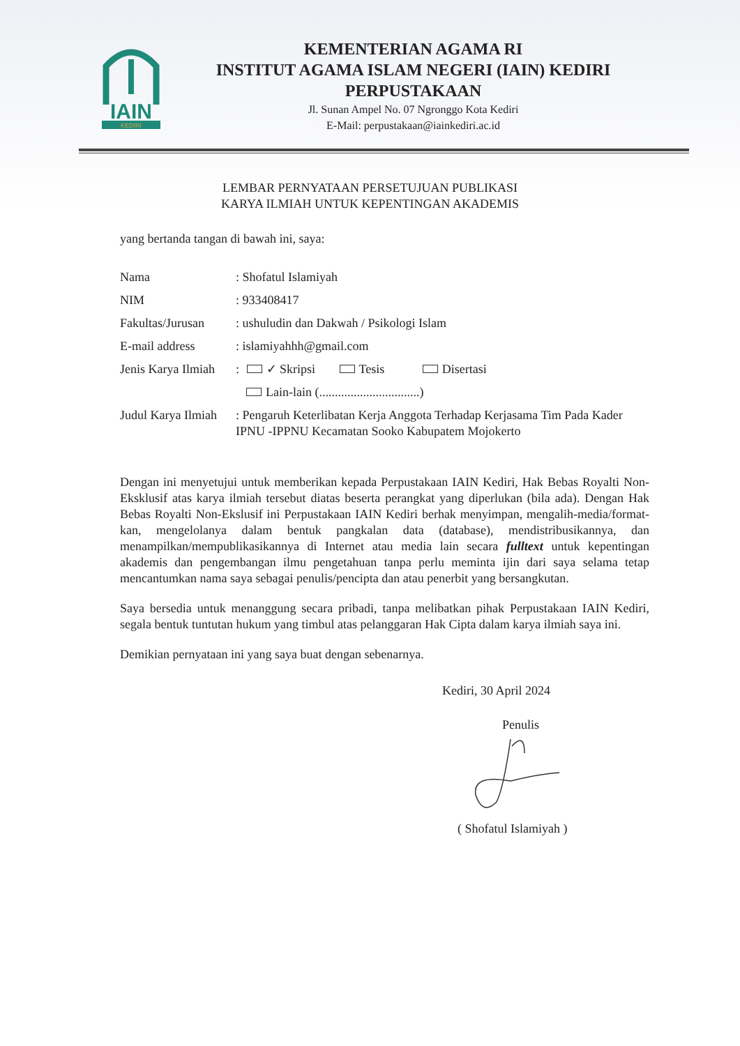IAIN
KEDIRI
KEMENTERIAN AGAMA RI
INSTITUT AGAMA ISLAM NEGERI (IAIN) KEDIRI
PERPUSTAKAAN
Jl. Sunan Ampel No. 07 Ngronggo Kota Kediri
E-Mail: perpustakaan@iainkediri.ac.id
LEMBAR PERNYATAAN PERSETUJUAN PUBLIKASI
KARYA ILMIAH UNTUK KEPENTINGAN AKADEMIS
yang bertanda tangan di bawah ini, saya:
| Nama | : Shofatul Islamiyah |
| NIM | : 933408417 |
| Fakultas/Jurusan | : ushuludin dan Dakwah / Psikologi Islam |
| E-mail address | : islamiyahhh@gmail.com |
| Jenis Karya Ilmiah | : ✓ Skripsi Tesis Disertasi Lain-lain (................................) |
| Judul Karya Ilmiah | : Pengaruh Keterlibatan Kerja Anggota Terhadap Kerjasama Tim Pada Kader IPNU -IPPNU Kecamatan Sooko Kabupatem Mojokerto |
Dengan ini menyetujui untuk memberikan kepada Perpustakaan IAIN Kediri, Hak Bebas Royalti Non-Eksklusif atas karya ilmiah tersebut diatas beserta perangkat yang diperlukan (bila ada). Dengan Hak Bebas Royalti Non-Ekslusif ini Perpustakaan IAIN Kediri berhak menyimpan, mengalih-media/format-kan, mengelolanya dalam bentuk pangkalan data (database), mendistribusikannya, dan menampilkan/mempublikasikannya di Internet atau media lain secara fulltext untuk kepentingan akademis dan pengembangan ilmu pengetahuan tanpa perlu meminta ijin dari saya selama tetap mencantumkan nama saya sebagai penulis/pencipta dan atau penerbit yang bersangkutan.
Saya bersedia untuk menanggung secara pribadi, tanpa melibatkan pihak Perpustakaan IAIN Kediri, segala bentuk tuntutan hukum yang timbul atas pelanggaran Hak Cipta dalam karya ilmiah saya ini.
Demikian pernyataan ini yang saya buat dengan sebenarnya.
Kediri, 30 April 2024
Penulis
( Shofatul Islamiyah )